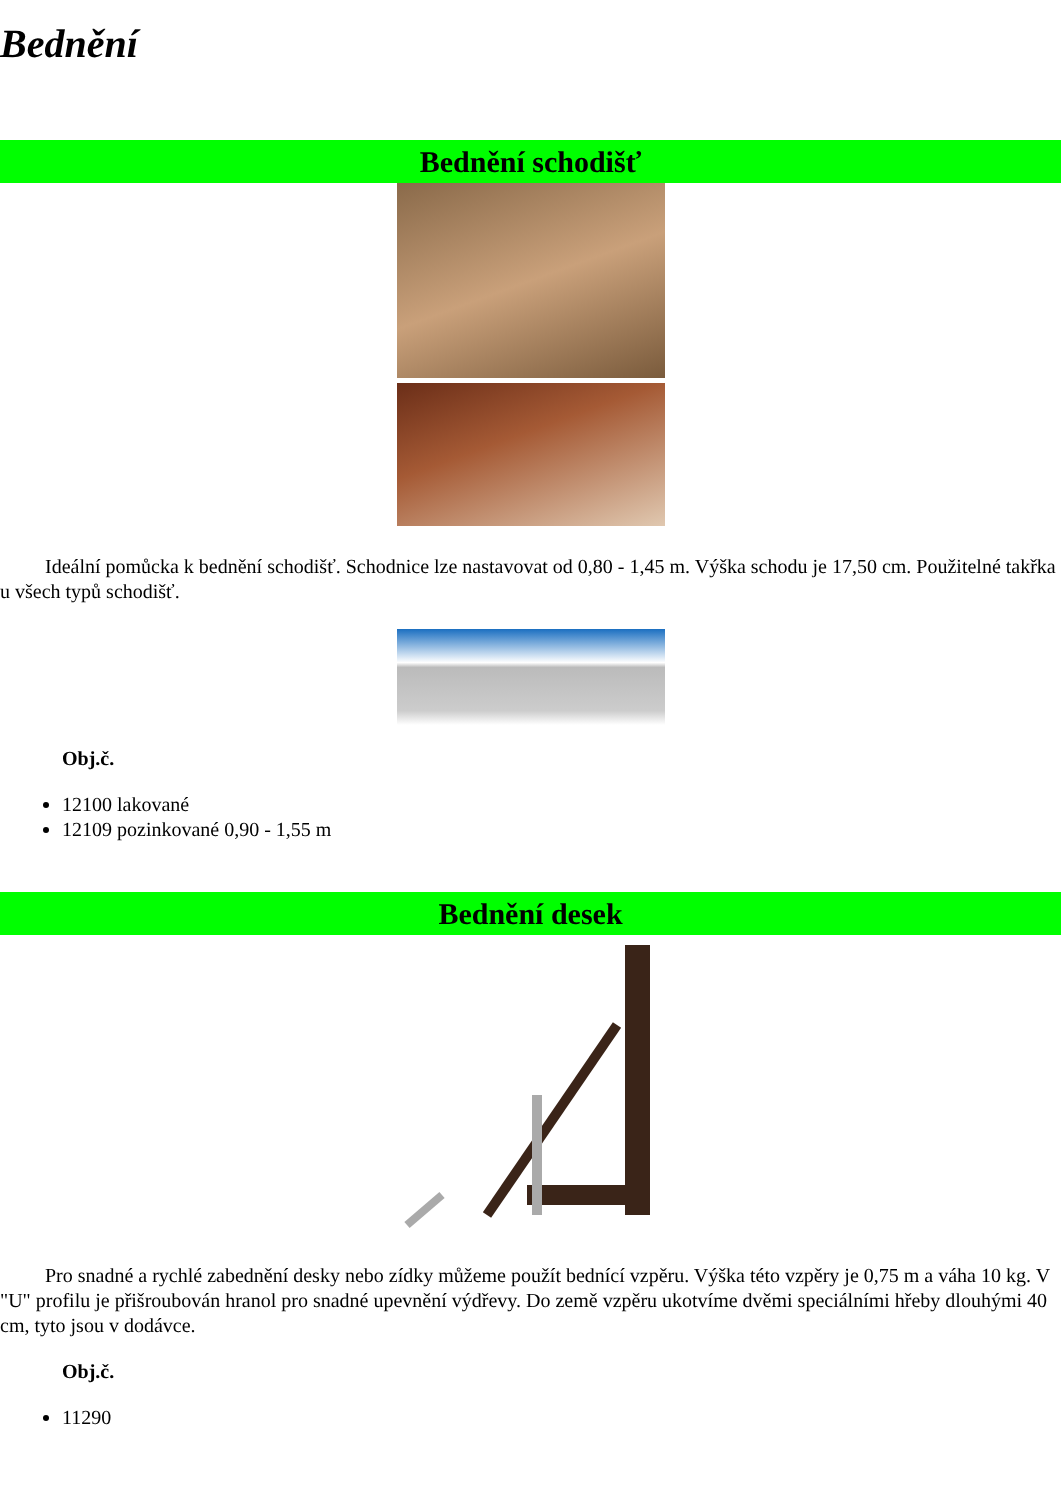Bednění
Bednění schodišť
Ideální pomůcka k bednění schodišť. Schodnice lze nastavovat od 0,80 - 1,45 m. Výška schodu je 17,50 cm. Použitelné takřka u všech typů schodišť.
Obj.č.
12100 lakované
12109 pozinkované 0,90 - 1,55 m
Bednění desek
Pro snadné a rychlé zabednění desky nebo zídky můžeme použít bednící vzpěru. Výška této vzpěry je 0,75 m a váha 10 kg. V "U" profilu je přišroubován hranol pro snadné upevnění výdřevy. Do země vzpěru ukotvíme dvěmi speciálními hřeby dlouhými 40 cm, tyto jsou v dodávce.
Obj.č.
11290